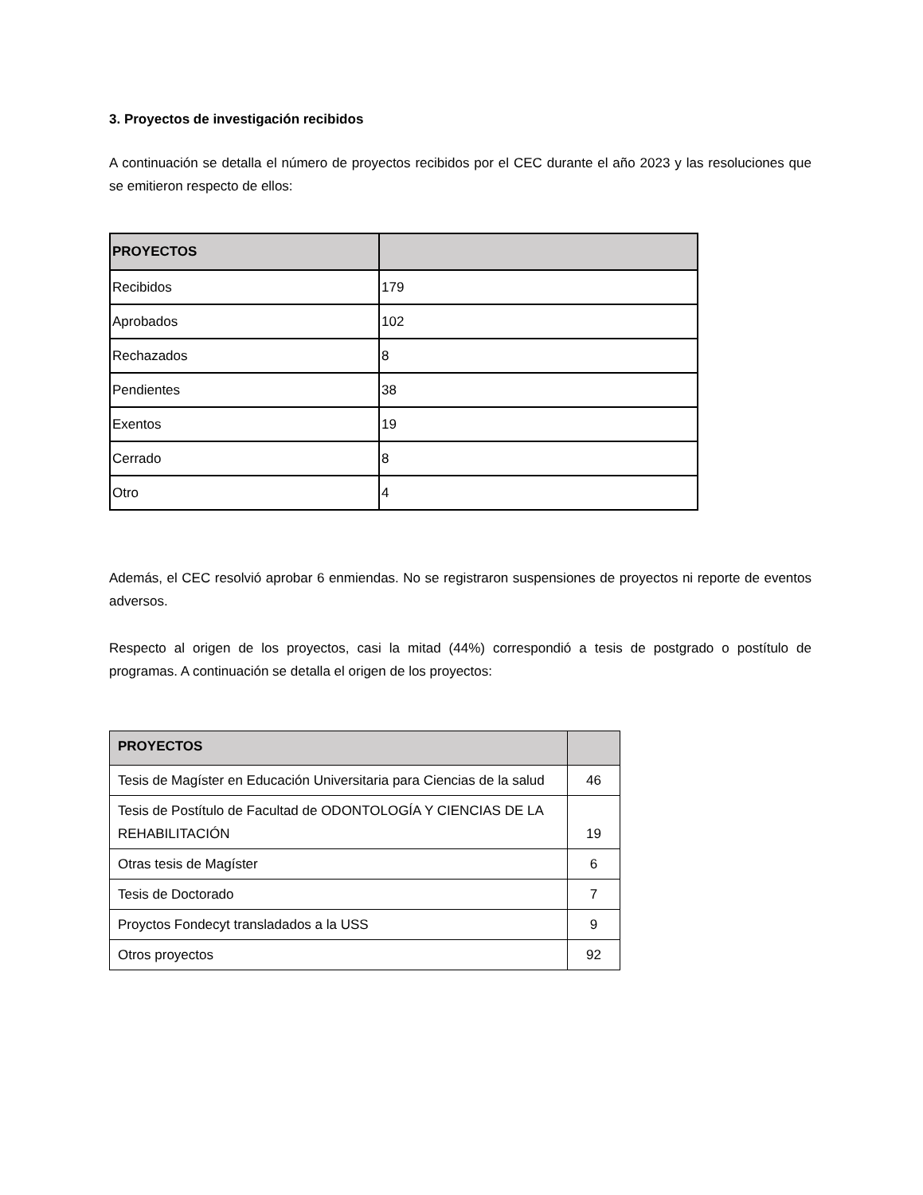3. Proyectos de investigación recibidos
A continuación se detalla el número de proyectos recibidos por el CEC durante el año 2023 y las resoluciones que se emitieron respecto de ellos:
| PROYECTOS | |
| --- | --- |
| Recibidos | 179 |
| Aprobados | 102 |
| Rechazados | 8 |
| Pendientes | 38 |
| Exentos | 19 |
| Cerrado | 8 |
| Otro | 4 |
Además, el CEC resolvió aprobar 6 enmiendas. No se registraron suspensiones de proyectos ni reporte de eventos adversos.
Respecto al origen de los proyectos, casi la mitad (44%) correspondió a tesis de postgrado o postítulo de programas. A continuación se detalla el origen de los proyectos:
| PROYECTOS | |
| --- | --- |
| Tesis de Magíster en Educación Universitaria para Ciencias de la salud | 46 |
| Tesis de Postítulo de Facultad de ODONTOLOGÍA Y CIENCIAS DE LA REHABILITACIÓN | 19 |
| Otras tesis de Magíster | 6 |
| Tesis de Doctorado | 7 |
| Proyctos Fondecyt transladados a la USS | 9 |
| Otros proyectos | 92 |